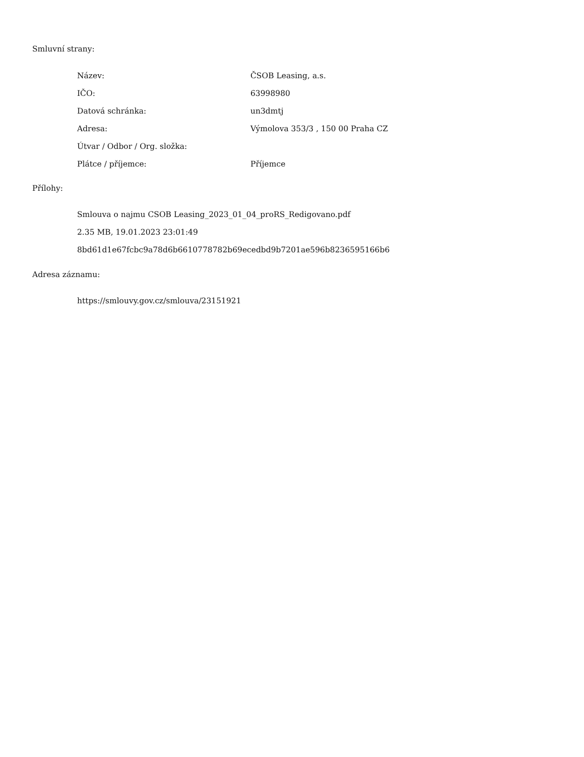Smluvní strany:
| Název: | ČSOB Leasing, a.s. |
| IČO: | 63998980 |
| Datová schránka: | un3dmtj |
| Adresa: | Výmolova 353/3 , 150 00 Praha CZ |
| Útvar / Odbor / Org. složka: | |
| Plátce / příjemce: | Příjemce |
Přílohy:
Smlouva o najmu CSOB Leasing_2023_01_04_proRS_Redigovano.pdf
2.35 MB, 19.01.2023 23:01:49
8bd61d1e67fcbc9a78d6b6610778782b69ecedbd9b7201ae596b8236595166b6
Adresa záznamu:
https://smlouvy.gov.cz/smlouva/23151921